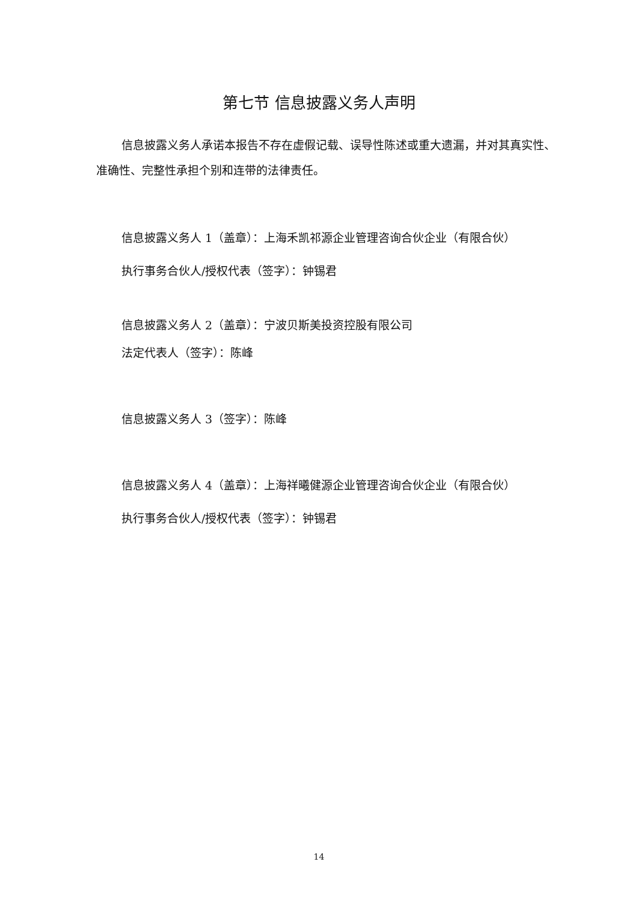第七节 信息披露义务人声明
信息披露义务人承诺本报告不存在虚假记载、误导性陈述或重大遗漏，并对其真实性、准确性、完整性承担个别和连带的法律责任。
信息披露义务人 1（盖章）：上海禾凯祁源企业管理咨询合伙企业（有限合伙）
执行事务合伙人/授权代表（签字）：钟锡君
信息披露义务人 2（盖章）：宁波贝斯美投资控股有限公司
法定代表人（签字）：陈峰
信息披露义务人 3（签字）：陈峰
信息披露义务人 4（盖章）：上海祥曦健源企业管理咨询合伙企业（有限合伙）
执行事务合伙人/授权代表（签字）：钟锡君
14